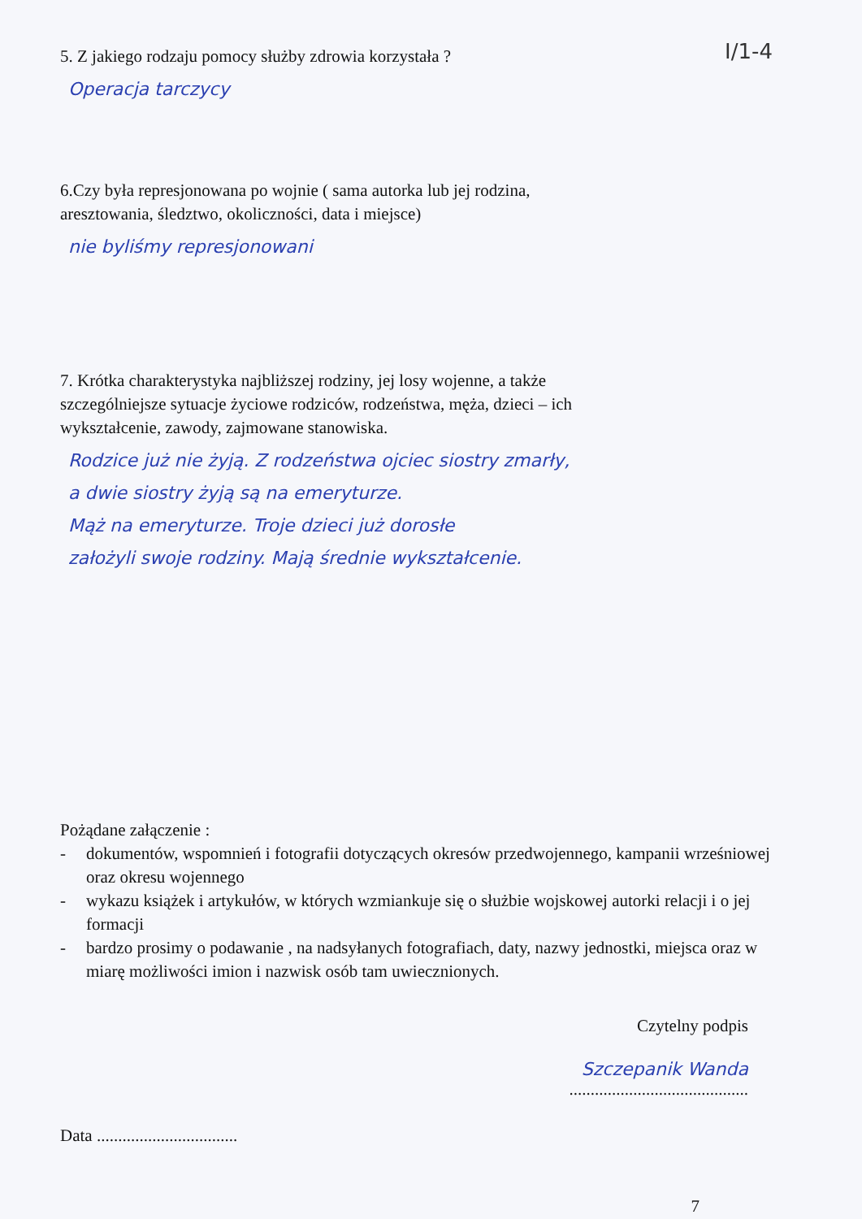I/1-4
5. Z jakiego rodzaju pomocy służby zdrowia korzystała ?
Operacja tarczycy
6.Czy była represjonowana po wojnie ( sama autorka lub jej rodzina,
aresztowania, śledztwo, okoliczności, data i miejsce)
nie byliśmy represjonowani
7. Krótka charakterystyka najbliższej rodziny, jej losy wojenne, a także
szczególniejsze sytuacje życiowe rodziców, rodzeństwa, męża, dzieci – ich
wykształcenie, zawody, zajmowane stanowiska.
Rodzice już nie żyją. Z rodzeństwa ojciec siostry zmarły,
a dwie siostry żyją są na emeryturze.
Mąż na emeryturze. Troje dzieci już dorosłe
założyli swoje rodziny. Mają średnie wykształcenie.
Pożądane załączenie :
- dokumentów, wspomnień i fotografii dotyczących okresów przedwojennego, kampanii wrześniowej oraz okresu wojennego
- wykazu książek i artykułów, w których wzmiankuje się o służbie wojskowej autorki relacji i o jej formacji
- bardzo prosimy o podawanie , na nadsyłanych fotografiach, daty, nazwy jednostki, miejsca oraz w miarę możliwości imion i nazwisk osób tam uwiecznionych.
Czytelny podpis
Szczepanik Wanda
..........................................
Data .................................
7